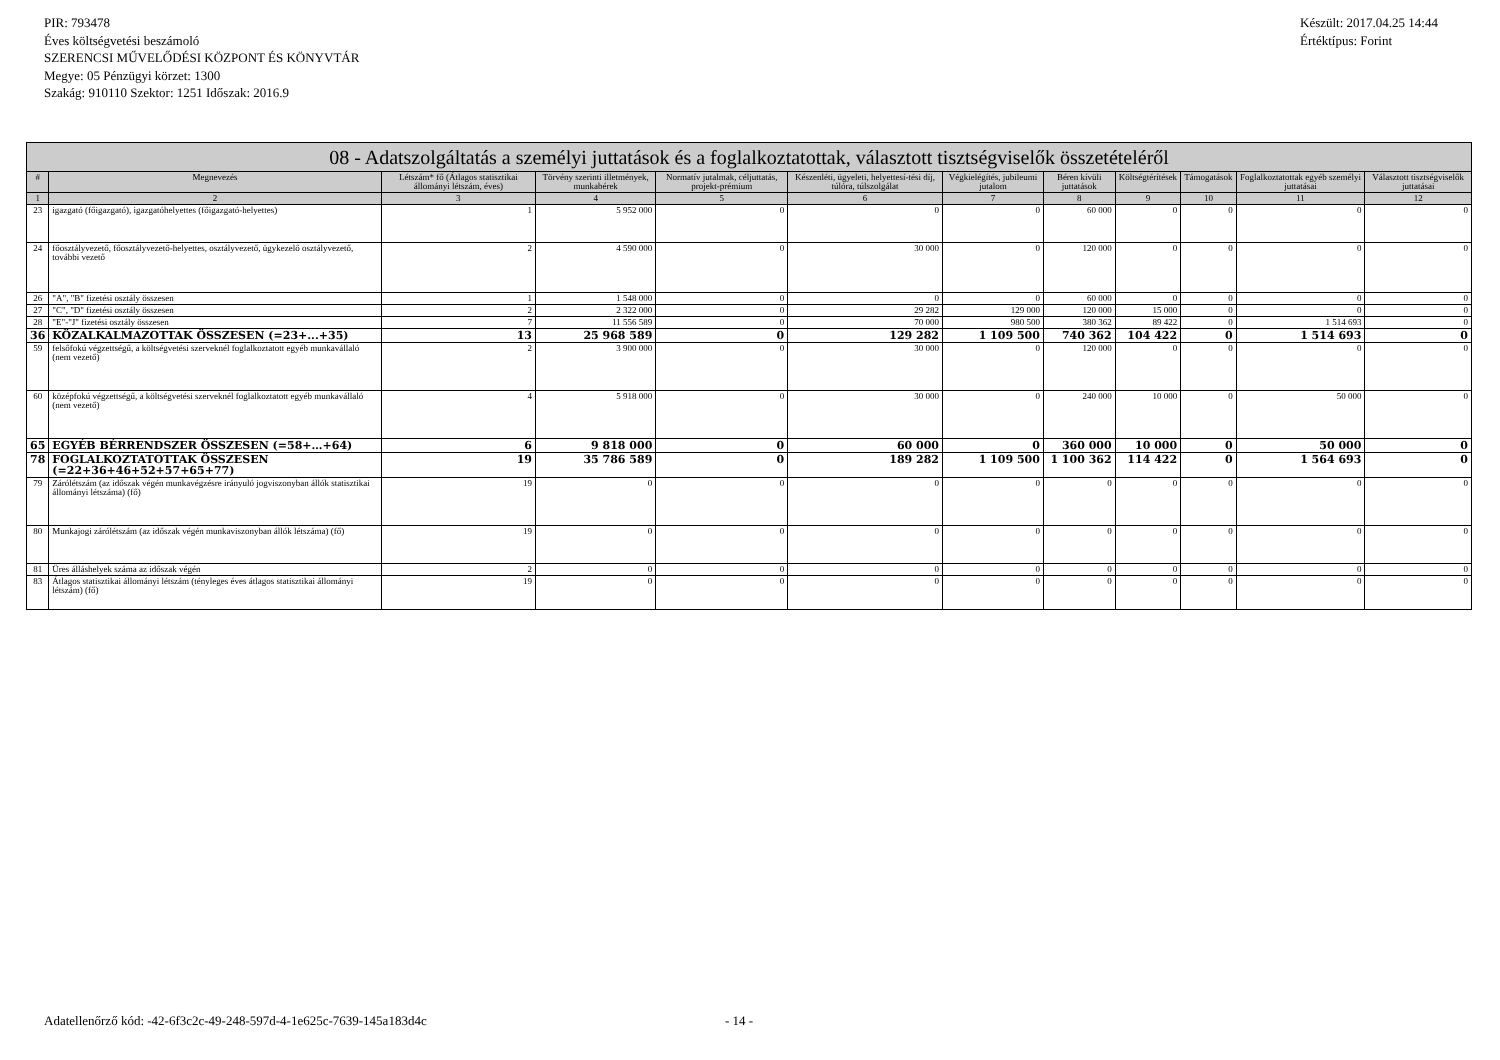PIR: 793478
Éves költségvetési beszámoló
SZERENCSI MŰVELŐDÉSI KÖZPONT ÉS KÖNYVTÁR
Megye: 05 Pénzügyi körzet: 1300
Szakág: 910110 Szektor: 1251 Időszak: 2016.9
Készült: 2017.04.25 14:44
Értéktípus: Forint
| 08 - Adatszolgáltatás a személyi juttatások és a foglalkoztatottak, választott tisztségviselők összetételéről | | | | | | | | | | | |
| --- | --- | --- | --- | --- | --- | --- | --- | --- | --- | --- | --- |
| # | Megnevezés | Létszám* fő (Átlagos statisztikai állományi létszám, éves) | Törvény szerinti illetmények, munkabérek | Normatív jutalmak, céljuttatás, projekt-prémium | Készenléti, ügyeleti, helyettesí-tési díj, túlóra, túlszolgálat | Végkielégítés, jubileumi jutalom | Béren kívüli juttatások | Költségtérítések | Támogatások | Foglalkoztatottak egyéb személyi juttatásai | Választott tisztségviselők juttatásai |
| 1 | 2 | 3 | 4 | 5 | 6 | 7 | 8 | 9 | 10 | 11 | 12 |
| 23 | igazgató (főigazgató), igazgatóhelyettes (főigazgató-helyettes) | 1 | 5 952 000 | 0 | 0 | 0 | 60 000 | 0 | 0 | 0 | 0 |
| 24 | főosztályvezető, főosztályvezető-helyettes, osztályvezető, ügykezelő osztályvezető, további vezető | 2 | 4 590 000 | 0 | 30 000 | 0 | 120 000 | 0 | 0 | 0 | 0 |
| 26 | "A", "B" fizetési osztály összesen | 1 | 1 548 000 | 0 | 0 | 0 | 60 000 | 0 | 0 | 0 | 0 |
| 27 | "C", "D" fizetési osztály összesen | 2 | 2 322 000 | 0 | 29 282 | 129 000 | 120 000 | 15 000 | 0 | 0 | 0 |
| 28 | "E"-"J" fizetési osztály összesen | 7 | 11 556 589 | 0 | 70 000 | 980 500 | 380 362 | 89 422 | 0 | 1 514 693 | 0 |
| 36 | KÖZALKALMAZOTTAK ÖSSZESEN (=23+...+35) | 13 | 25 968 589 | 0 | 129 282 | 1 109 500 | 740 362 | 104 422 | 0 | 1 514 693 | 0 |
| 59 | felsőfokú végzettségű, a költségvetési szerveknél foglalkoztatott egyéb munkavállaló (nem vezető) | 2 | 3 900 000 | 0 | 30 000 | 0 | 120 000 | 0 | 0 | 0 | 0 |
| 60 | középfokú végzettségű, a költségvetési szerveknél foglalkoztatott egyéb munkavállaló (nem vezető) | 4 | 5 918 000 | 0 | 30 000 | 0 | 240 000 | 10 000 | 0 | 50 000 | 0 |
| 65 | EGYÉB BÉRRENDSZER ÖSSZESEN (=58+…+64) | 6 | 9 818 000 | 0 | 60 000 | 0 | 360 000 | 10 000 | 0 | 50 000 | 0 |
| 78 | FOGLALKOZTATOTTAK ÖSSZESEN (=22+36+46+52+57+65+77) | 19 | 35 786 589 | 0 | 189 282 | 1 109 500 | 1 100 362 | 114 422 | 0 | 1 564 693 | 0 |
| 79 | Zárólétszám (az időszak végén munkavégzésre irányuló jogviszonyban állók statisztikai állományi létszáma) (fő) | 19 | 0 | 0 | 0 | 0 | 0 | 0 | 0 | 0 | 0 |
| 80 | Munkajogi zárólétszám (az időszak végén munkaviszonyban állók létszáma) (fő) | 19 | 0 | 0 | 0 | 0 | 0 | 0 | 0 | 0 | 0 |
| 81 | Üres álláshelyek száma az időszak végén | 2 | 0 | 0 | 0 | 0 | 0 | 0 | 0 | 0 | 0 |
| 83 | Átlagos statisztikai állományi létszám (tényleges éves átlagos statisztikai állományi létszám) (fő) | 19 | 0 | 0 | 0 | 0 | 0 | 0 | 0 | 0 | 0 |
Adatellenőrző kód: -42-6f3c2c-49-248-597d-4-1e625c-7639-145a183d4c
- 14 -